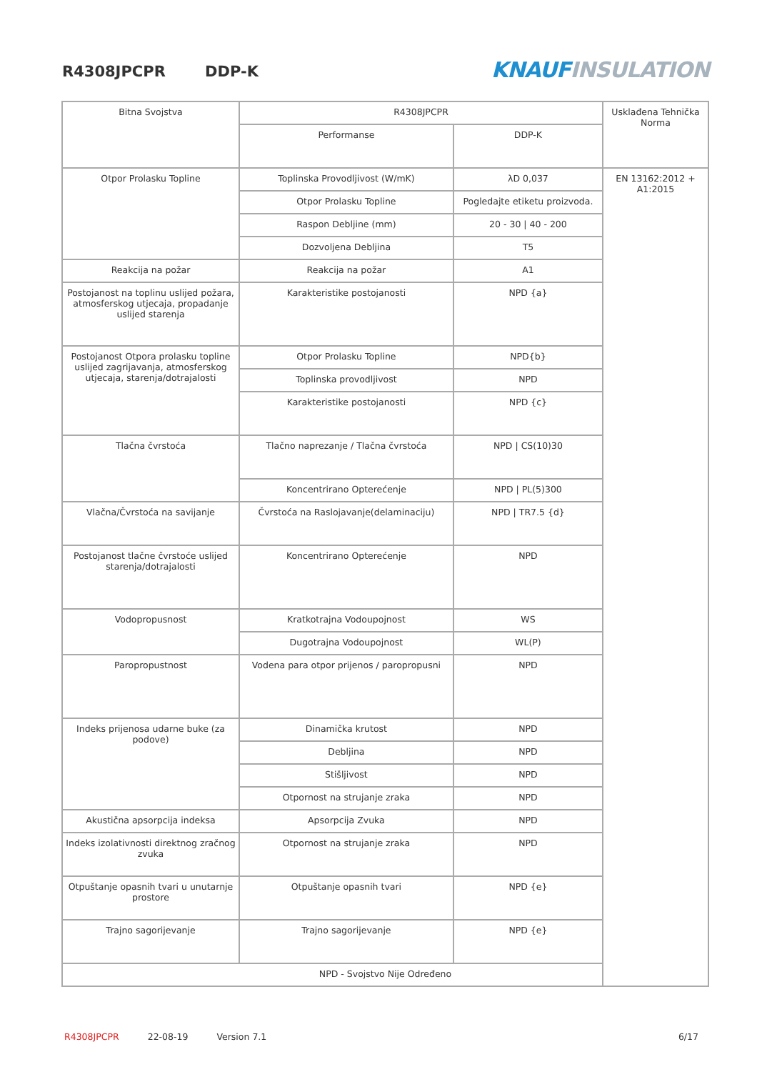R4308JPCPR DDP-K KNAUF INSULATION
| Bitna Svojstva | R4308JPCPR | | Usklađena Tehnička Norma |
| | Performanse | DDP-K | |
| Otpor Prolasku Topline | Toplinska Provodljivost (W/mK) | λD 0,037 | EN 13162:2012 + A1:2015 |
| | Otpor Prolasku Topline | Pogledajte etiketu proizvoda. | |
| | Raspon Debljine (mm) | 20 - 30 / 40 - 200 | |
| | Dozvoljena Debljina | T5 | |
| Reakcija na požar | Reakcija na požar | A1 | |
| Postojanost na toplinu uslijed požara, atmosferskog utjecaja, propadanje uslijed starenja | Karakteristike postojanosti | NPD {a} | |
| Postojanost Otpora prolasku topline uslijed zagrijavanja, atmosferskog utjecaja, starenja/dotrajalosti | Otpor Prolasku Topline | NPD{b} | |
| | Toplinska provodljivost | NPD | |
| | Karakteristike postojanosti | NPD {c} | |
| Tlačna čvrstoća | Tlačno naprezanje / Tlačna čvrstoća | NPD / CS(10)30 | |
| | Koncentrirano Opterećenje | NPD / PL(5)300 | |
| Vlačna/Čvrstoća na savijanje | Čvrstoća na Raslojavanje(delaminaciju) | NPD / TR7.5 {d} | |
| Postojanost tlačne čvrstoće uslijed starenja/dotrajalosti | Koncentrirano Opterećenje | NPD | |
| Vodopropusnost | Kratkotrajna Vodoupojnost | WS | |
| | Dugotrajna Vodoupojnost | WL(P) | |
| Paropropustnost | Vodena para otpor prijenos / paropropusni | NPD | |
| Indeks prijenosa udarne buke (za podove) | Dinamička krutost | NPD | |
| | Debljina | NPD | |
| | Stišljivost | NPD | |
| | Otpornost na strujanje zraka | NPD | |
| Akustična apsorpcija indeksa | Apsorpcija Zvuka | NPD | |
| Indeks izolativnosti direktnog zračnog zvuka | Otpornost na strujanje zraka | NPD | |
| Otpuštanje opasnih tvari u unutarnje prostore | Otpuštanje opasnih tvari | NPD {e} | |
| Trajno sagorijevanje | Trajno sagorijevanje | NPD {e} | |
| NPD - Svojstvo Nije Određeno | | | |
R4308JPCPR 22-08-19 Version 7.1 6/17